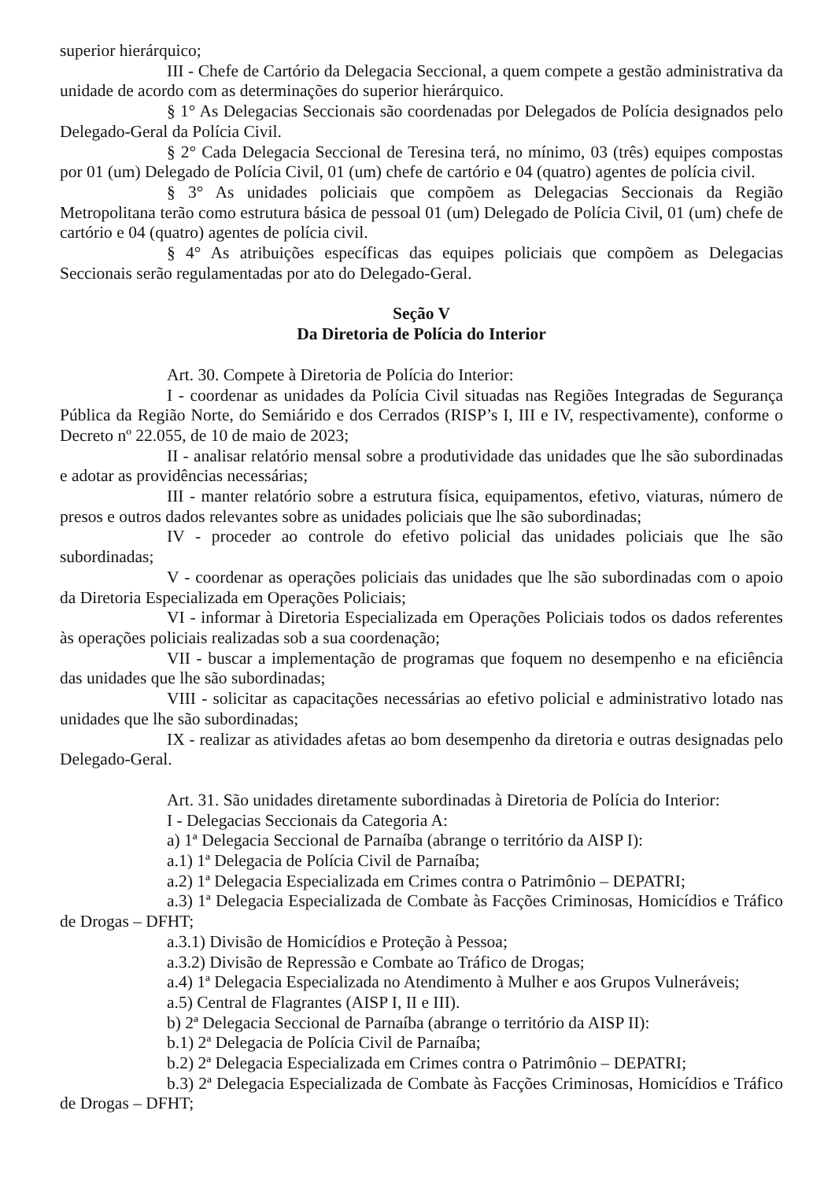superior hierárquico;
III - Chefe de Cartório da Delegacia Seccional, a quem compete a gestão administrativa da unidade de acordo com as determinações do superior hierárquico.
§ 1° As Delegacias Seccionais são coordenadas por Delegados de Polícia designados pelo Delegado-Geral da Polícia Civil.
§ 2° Cada Delegacia Seccional de Teresina terá, no mínimo, 03 (três) equipes compostas por 01 (um) Delegado de Polícia Civil, 01 (um) chefe de cartório e 04 (quatro) agentes de polícia civil.
§ 3° As unidades policiais que compõem as Delegacias Seccionais da Região Metropolitana terão como estrutura básica de pessoal 01 (um) Delegado de Polícia Civil, 01 (um) chefe de cartório e 04 (quatro) agentes de polícia civil.
§ 4° As atribuições específicas das equipes policiais que compõem as Delegacias Seccionais serão regulamentadas por ato do Delegado-Geral.
Seção V
Da Diretoria de Polícia do Interior
Art. 30. Compete à Diretoria de Polícia do Interior:
I - coordenar as unidades da Polícia Civil situadas nas Regiões Integradas de Segurança Pública da Região Norte, do Semiárido e dos Cerrados (RISP’s I, III e IV, respectivamente), conforme o Decreto nº 22.055, de 10 de maio de 2023;
II - analisar relatório mensal sobre a produtividade das unidades que lhe são subordinadas e adotar as providências necessárias;
III - manter relatório sobre a estrutura física, equipamentos, efetivo, viaturas, número de presos e outros dados relevantes sobre as unidades policiais que lhe são subordinadas;
IV - proceder ao controle do efetivo policial das unidades policiais que lhe são subordinadas;
V - coordenar as operações policiais das unidades que lhe são subordinadas com o apoio da Diretoria Especializada em Operações Policiais;
VI - informar à Diretoria Especializada em Operações Policiais todos os dados referentes às operações policiais realizadas sob a sua coordenação;
VII - buscar a implementação de programas que foquem no desempenho e na eficiência das unidades que lhe são subordinadas;
VIII - solicitar as capacitações necessárias ao efetivo policial e administrativo lotado nas unidades que lhe são subordinadas;
IX - realizar as atividades afetas ao bom desempenho da diretoria e outras designadas pelo Delegado-Geral.
Art. 31. São unidades diretamente subordinadas à Diretoria de Polícia do Interior:
I - Delegacias Seccionais da Categoria A:
a) 1ª Delegacia Seccional de Parnaíba (abrange o território da AISP I):
a.1) 1ª Delegacia de Polícia Civil de Parnaíba;
a.2) 1ª Delegacia Especializada em Crimes contra o Patrimônio – DEPATRI;
a.3) 1ª Delegacia Especializada de Combate às Facções Criminosas, Homicídios e Tráfico de Drogas – DFHT;
a.3.1) Divisão de Homicídios e Proteção à Pessoa;
a.3.2) Divisão de Repressão e Combate ao Tráfico de Drogas;
a.4) 1ª Delegacia Especializada no Atendimento à Mulher e aos Grupos Vulneráveis;
a.5) Central de Flagrantes (AISP I, II e III).
b) 2ª Delegacia Seccional de Parnaíba (abrange o território da AISP II):
b.1) 2ª Delegacia de Polícia Civil de Parnaíba;
b.2) 2ª Delegacia Especializada em Crimes contra o Patrimônio – DEPATRI;
b.3) 2ª Delegacia Especializada de Combate às Facções Criminosas, Homicídios e Tráfico de Drogas – DFHT;